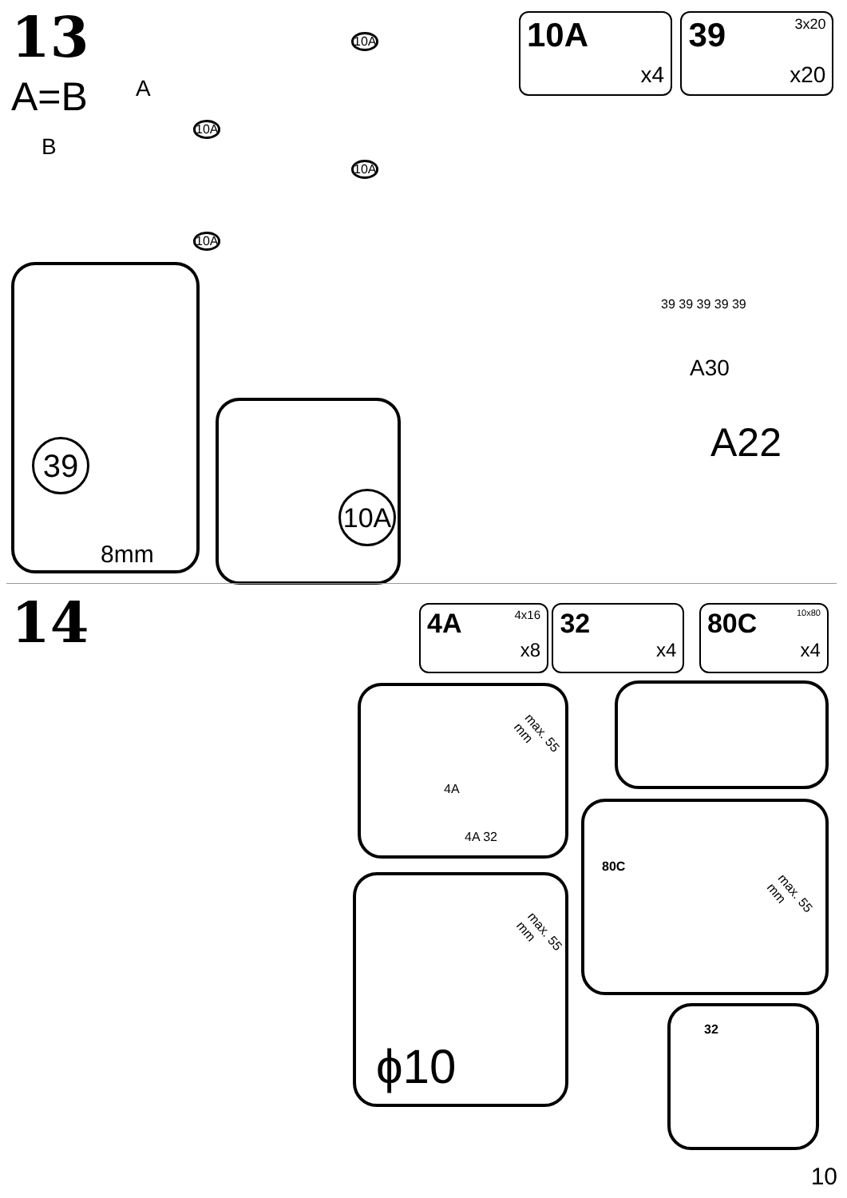13
A=B A
B
10A
x4
39 3x20
x20
10A
10A
10A
10A
A30
A22
39 39 39 39 39
39
8mm
10A
14
4A 4x16
x8
32
x4
80C 10x80
x4
max. 55 mm
4A
4A 32
80C
max. 55 mm
max. 55 mm
ϕ10
32
10